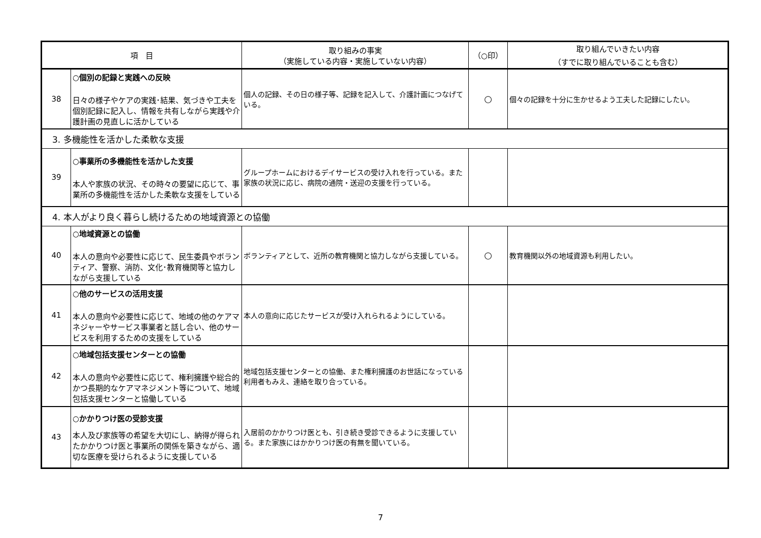| 項 目 | | 取り組みの事実 （実施している内容・実施していない内容） | （○印） | 取り組んでいきたい内容 （すでに取り組んでいることも含む） |
| --- | --- | --- | --- | --- |
| 38 | ○個別の記録と実践への反映 日々の様子やケアの実践･結果、気づきや工夫を個別記録に記入し、情報を共有しながら実践や介護計画の見直しに活かしている | 個人の記録、その日の様子等、記録を記入して、介護計画につなげている。 | ○ | 個々の記録を十分に生かせるよう工夫した記録にしたい。 |
| 3. 多機能性を活かした柔軟な支援 | | | | |
| 39 | ○事業所の多機能性を活かした支援 本人や家族の状況、その時々の要望に応じて、事業所の多機能性を活かした柔軟な支援をしている | グループホームにおけるデイサービスの受け入れを行っている。また家族の状況に応じ、病院の通院・送迎の支援を行っている。 | | |
| 4. 本人がより良く暮らし続けるための地域資源との協働 | | | | |
| 40 | ○地域資源との協働 本人の意向や必要性に応じて、民生委員やボランティア、警察、消防、文化･教育機関等と協力しながら支援している | ボランティアとして、近所の教育機関と協力しながら支援している。 | ○ | 教育機関以外の地域資源も利用したい。 |
| 41 | ○他のサービスの活用支援 本人の意向や必要性に応じて、地域の他のケアマネジャーやサービス事業者と話し合い、他のサービスを利用するための支援をしている | 本人の意向に応じたサービスが受け入れられるようにしている。 | | |
| 42 | ○地域包括支援センターとの協働 本人の意向や必要性に応じて、権利擁護や総合的かつ長期的なケアマネジメント等について、地域包括支援センターと協働している | 地域包括支援センターとの協働、また権利擁護のお世話になっている利用者もみえ、連絡を取り合っている。 | | |
| 43 | ○かかりつけ医の受診支援 本人及び家族等の希望を大切にし、納得が得られたかかりつけ医と事業所の関係を築きながら、適切な医療を受けられるように支援している | 入居前のかかりつけ医とも、引き続き受診できるように支援している。また家族にはかかりつけ医の有無を聞いている。 | | |
7